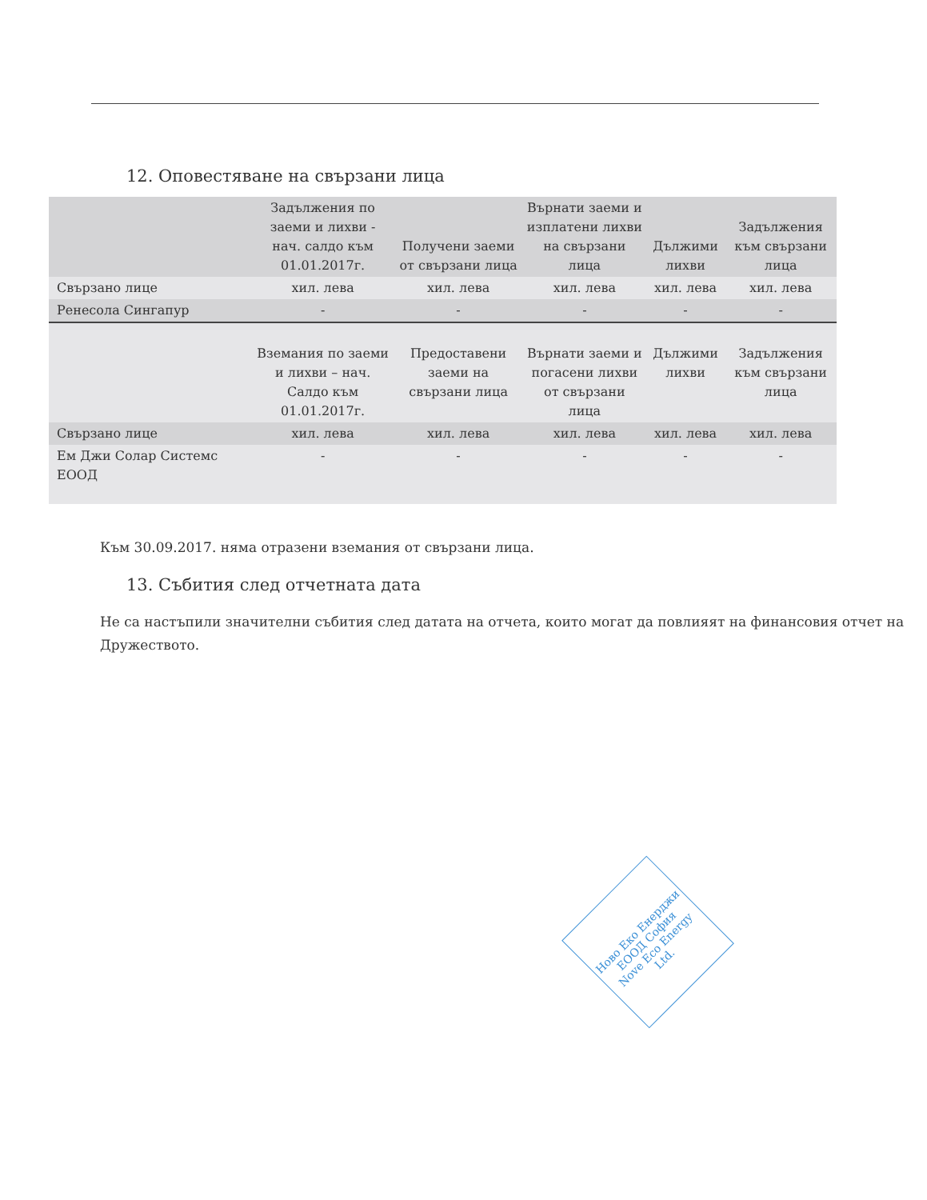12. Оповестяване на свързани лица
| | Задължения по заеми и лихви - нач. салдо към 01.01.2017г. | Получени заеми от свързани лица | Върнати заеми и изплатени лихви на свързани лица | Дължими лихви | Задължения към свързани лица |
| --- | --- | --- | --- | --- | --- |
| Свързано лице | хил. лева | хил. лева | хил. лева | хил. лева | хил. лева |
| Ренесола Сингапур | - | - | - | - | - |
| | Вземания по заеми и лихви – нач. Салдо към 01.01.2017г. | Предоставени заеми на свързани лица | Върнати заеми и погасени лихви от свързани лица | Дължими лихви | Задължения към свързани лица |
| Свързано лице | хил. лева | хил. лева | хил. лева | хил. лева | хил. лева |
| Ем Джи Солар Системс ЕООД | - | - | - | - | - |
Към 30.09.2017. няма отразени вземания от свързани лица.
13. Събития след отчетната дата
Не са настъпили значителни събития след датата на отчета, които могат да повлияят на финансовия отчет на Дружеството.
Ново Еко Енерджи ЕООД София
Nove Eco Energy Ltd.